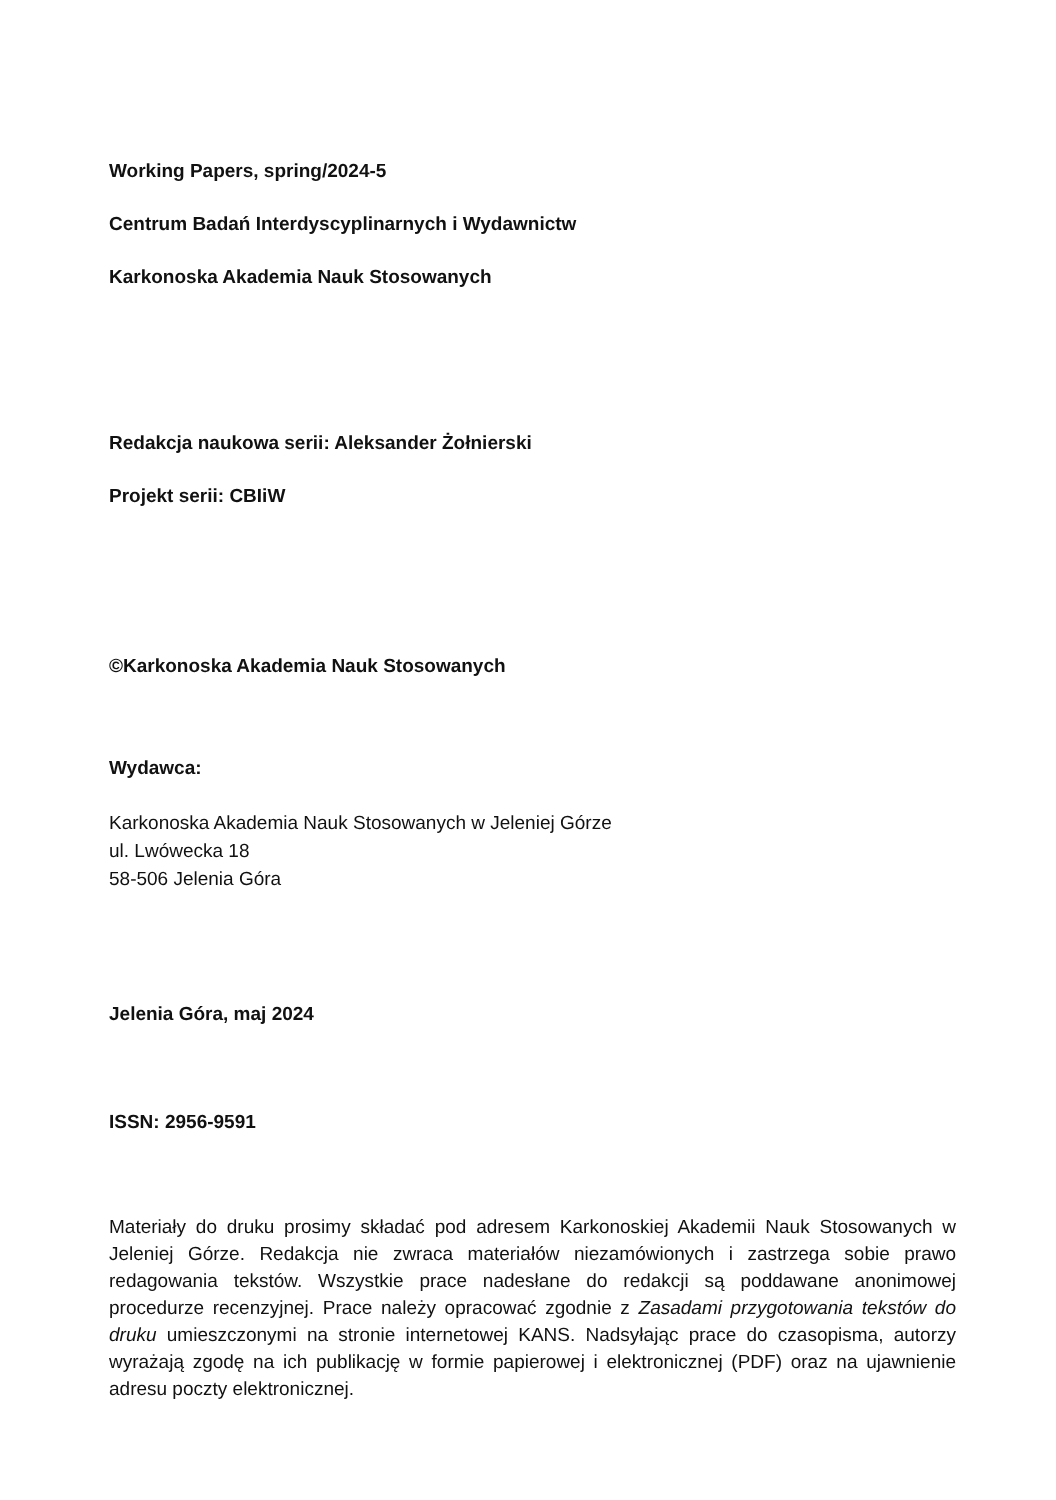Working Papers, spring/2024-5
Centrum Badań Interdyscyplinarnych i Wydawnictw
Karkonoska Akademia Nauk Stosowanych
Redakcja naukowa serii: Aleksander Żołnierski
Projekt serii: CBIiW
©Karkonoska Akademia Nauk Stosowanych
Wydawca:
Karkonoska Akademia Nauk Stosowanych w Jeleniej Górze
ul. Lwówecka 18
58-506 Jelenia Góra
Jelenia Góra, maj 2024
ISSN: 2956-9591
Materiały do druku prosimy składać pod adresem Karkonoskiej Akademii Nauk Stosowanych w Jeleniej Górze. Redakcja nie zwraca materiałów niezamówionych i zastrzega sobie prawo redagowania tekstów. Wszystkie prace nadesłane do redakcji są poddawane anonimowej procedurze recenzyjnej. Prace należy opracować zgodnie z Zasadami przygotowania tekstów do druku umieszczonymi na stronie internetowej KANS. Nadsyłając prace do czasopisma, autorzy wyrażają zgodę na ich publikację w formie papierowej i elektronicznej (PDF) oraz na ujawnienie adresu poczty elektronicznej.